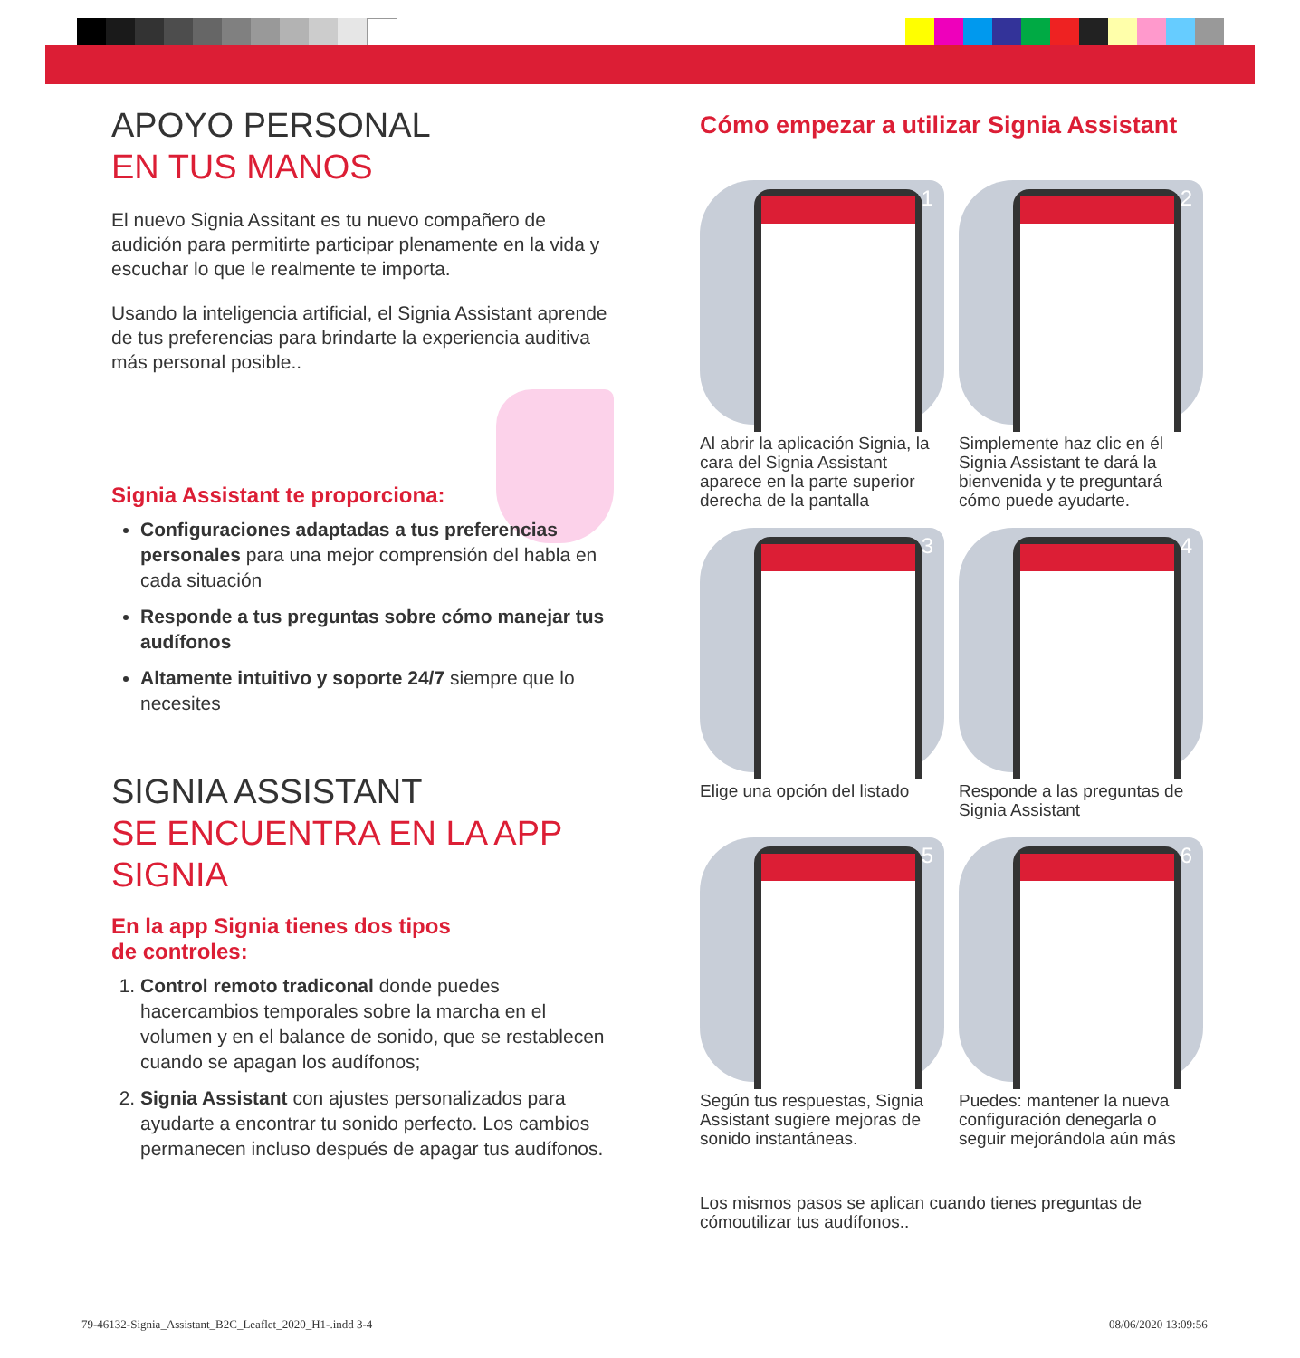APOYO PERSONAL
EN TUS MANOS
El nuevo Signia Assitant es tu nuevo compañero de audición para permitirte participar plenamente en la vida y escuchar lo que le realmente te importa.
Usando la inteligencia artificial, el Signia Assistant aprende de tus preferencias para brindarte la experiencia auditiva más personal posible..
Signia Assistant te proporciona:
Configuraciones adaptadas a tus preferencias personales para una mejor comprensión del habla en cada situación
Responde a tus preguntas sobre cómo manejar tus audífonos
Altamente intuitivo y soporte 24/7 siempre que lo necesites
SIGNIA ASSISTANT
SE ENCUENTRA EN LA APP SIGNIA
En la app Signia tienes dos tipos
de controles:
1. Control remoto tradiconal donde puedes hacercambios temporales sobre la marcha en el volumen y en el balance de sonido, que se restablecen cuando se apagan los audífonos;
2. Signia Assistant con ajustes personalizados para ayudarte a encontrar tu sonido perfecto. Los cambios permanecen incluso después de apagar tus audífonos.
Cómo empezar a utilizar Signia Assistant
1
Al abrir la aplicación Signia, la cara del Signia Assistant aparece en la parte superior derecha de la pantalla
2
Simplemente haz clic en él Signia Assistant te dará la bienvenida y te preguntará cómo puede ayudarte.
3
Elige una opción del listado
4
Responde a las preguntas de Signia Assistant
5
Según tus respuestas, Signia Assistant sugiere mejoras de sonido instantáneas.
6
Puedes: mantener la nueva configuración denegarla o seguir mejorándola aún más
Los mismos pasos se aplican cuando tienes preguntas de cómoutilizar tus audífonos..
79-46132-Signia_Assistant_B2C_Leaflet_2020_H1-.indd 3-4
08/06/2020 13:09:56